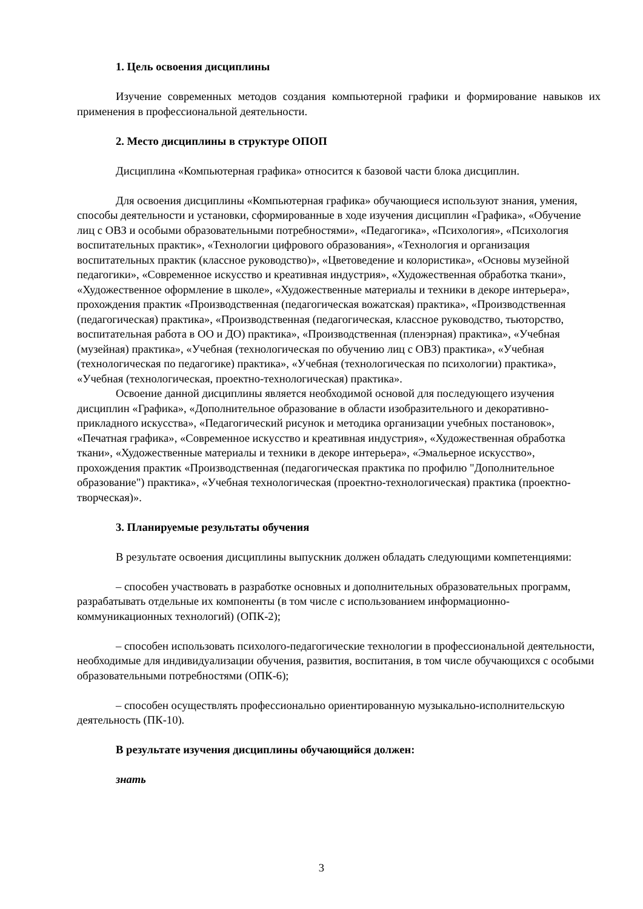1. Цель освоения дисциплины
Изучение современных методов создания компьютерной графики и формирование навыков их применения в профессиональной деятельности.
2. Место дисциплины в структуре ОПОП
Дисциплина «Компьютерная графика» относится к базовой части блока дисциплин.
Для освоения дисциплины «Компьютерная графика» обучающиеся используют знания, умения, способы деятельности и установки, сформированные в ходе изучения дисциплин «Графика», «Обучение лиц с ОВЗ и особыми образовательными потребностями», «Педагогика», «Психология», «Психология воспитательных практик», «Технологии цифрового образования», «Технология и организация воспитательных практик (классное руководство)», «Цветоведение и колористика», «Основы музейной педагогики», «Современное искусство и креативная индустрия», «Художественная обработка ткани», «Художественное оформление в школе», «Художественные материалы и техники в декоре интерьера», прохождения практик «Производственная (педагогическая вожатская) практика», «Производственная (педагогическая) практика», «Производственная (педагогическая, классное руководство, тьюторство, воспитательная работа в ОО и ДО) практика», «Производственная (пленэрная) практика», «Учебная (музейная) практика», «Учебная (технологическая по обучению лиц с ОВЗ) практика», «Учебная (технологическая по педагогике) практика», «Учебная (технологическая по психологии) практика», «Учебная (технологическая, проектно-технологическая) практика».
Освоение данной дисциплины является необходимой основой для последующего изучения дисциплин «Графика», «Дополнительное образование в области изобразительного и декоративно-прикладного искусства», «Педагогический рисунок и методика организации учебных постановок», «Печатная графика», «Современное искусство и креативная индустрия», «Художественная обработка ткани», «Художественные материалы и техники в декоре интерьера», «Эмальерное искусство», прохождения практик «Производственная (педагогическая практика по профилю "Дополнительное образование") практика», «Учебная технологическая (проектно-технологическая) практика (проектно-творческая)».
3. Планируемые результаты обучения
В результате освоения дисциплины выпускник должен обладать следующими компетенциями:
– способен участвовать в разработке основных и дополнительных образовательных программ, разрабатывать отдельные их компоненты (в том числе с использованием информационно-коммуникационных технологий) (ОПК-2);
– способен использовать психолого-педагогические технологии в профессиональной деятельности, необходимые для индивидуализации обучения, развития, воспитания, в том числе обучающихся с особыми образовательными потребностями (ОПК-6);
– способен осуществлять профессионально ориентированную музыкально-исполнительскую деятельность (ПК-10).
В результате изучения дисциплины обучающийся должен:
знать
3